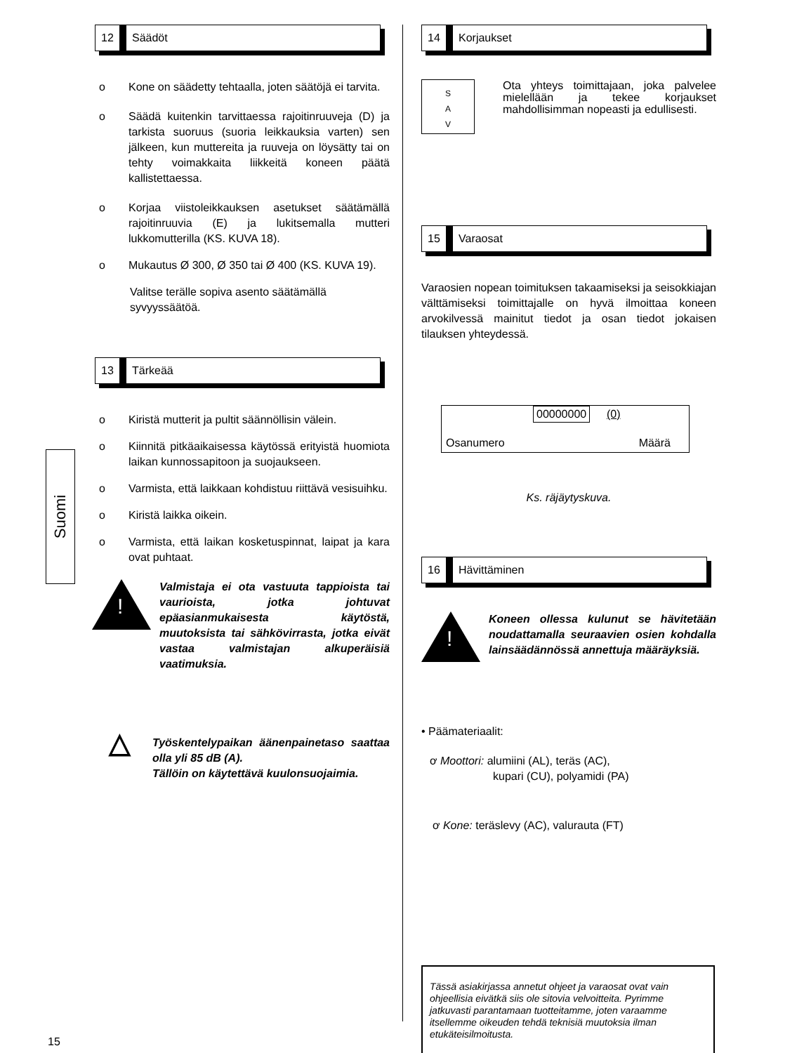Suomi
12 Säädöt
o Kone on säädetty tehtaalla, joten säätöjä ei tarvita.
o Säädä kuitenkin tarvittaessa rajoitinruuveja (D) ja tarkista suoruus (suoria leikkauksia varten) sen jälkeen, kun muttereita ja ruuveja on löysätty tai on tehty voimakkaita liikkeitä koneen päätä kallistettaessa.
o Korjaa viistoleikkauksen asetukset säätämällä rajoitinruuvia (E) ja lukitsemalla mutteri lukkomutterilla (KS. KUVA 18).
o Mukautus Ø 300, Ø 350 tai Ø 400 (KS. KUVA 19).
Valitse terälle sopiva asento säätämällä
syvyyssäätöä.
13 Tärkeää
o Kiristä mutterit ja pultit säännöllisin välein.
o Kiinnitä pitkäaikaisessa käytössä erityistä huomiota laikan kunnossapitoon ja suojaukseen.
o Varmista, että laikkaan kohdistuu riittävä vesisuihku.
o Kiristä laikka oikein.
o Varmista, että laikan kosketuspinnat, laipat ja kara ovat puhtaat.
!
Valmistaja ei ota vastuuta tappioista tai vaurioista, jotka johtuvat epäasianmukaisesta käytöstä, muutoksista tai sähkövirrasta, jotka eivät vastaa valmistajan alkuperäisiä vaatimuksia.
△
Työskentelypaikan äänenpainetaso saattaa olla yli 85 dB (A).
Tällöin on käytettävä kuulonsuojaimia.
14 Korjaukset
S
A
V
Ota yhteys toimittajaan, joka palvelee mielellään ja tekee korjaukset mahdollisimman nopeasti ja edullisesti.
15 Varaosat
Varaosien nopean toimituksen takaamiseksi ja seisokkiajan välttämiseksi toimittajalle on hyvä ilmoittaa koneen arvokilvessä mainitut tiedot ja osan tiedot jokaisen tilauksen yhteydessä.
00000000 (0)
Osanumero Määrä
Ks. räjäytyskuva.
16 Hävittäminen
!
Koneen ollessa kulunut se hävitetään noudattamalla seuraavien osien kohdalla lainsäädännössä annettuja määräyksiä.
• Päämateriaalit:
ơ Moottori: alumiini (AL), teräs (AC),
kupari (CU), polyamidi (PA)
ơ Kone: teräslevy (AC), valurauta (FT)
Tässä asiakirjassa annetut ohjeet ja varaosat ovat vain ohjeellisia eivätkä siis ole sitovia velvoitteita. Pyrimme jatkuvasti parantamaan tuotteitamme, joten varaamme itsellemme oikeuden tehdä teknisiä muutoksia ilman etukäteisilmoitusta.
15